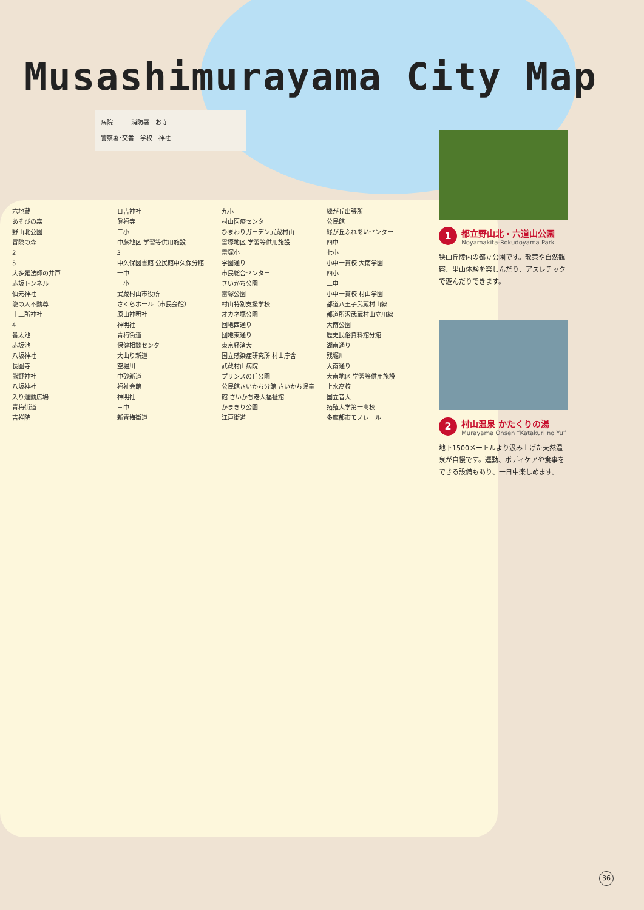Musashimurayama City Map
病院　　　消防署　お寺
警察署･交番　学校　神社
1
都立野山北・六道山公園
Noyamakita-Rokudoyama Park
狭山丘陵内の都立公園です。散策や自然観察、里山体験を楽しんだり、アスレチックで遊んだりできます。
2
村山温泉 かたくりの湯
Murayama Onsen “Katakuri no Yu”
地下1500メートルより汲み上げた天然温泉が自慢です。運動、ボディケアや食事をできる設備もあり、一日中楽しめます。
六地蔵
あそびの森
野山北公園
冒険の森
2
5
大多羅法師の井戸
赤坂トンネル
仙元神社
龍の入不動尊
十二所神社
4
番太池
赤坂池
八坂神社
長圓寺
熊野神社
八坂神社
入り運動広場
青梅街道
吉祥院
日吉神社
眞福寺
三小
中藤地区 学習等供用施設
3
中久保図書館 公民館中久保分館
一中
一小
武蔵村山市役所
さくらホール（市民会館）
原山神明社
神明社
青梅街道
保健相談センター
大曲り新道
空堀川
中砂新道
福祉会館
神明社
三中
新青梅街道
九小
村山医療センター
ひまわりガーデン武蔵村山
雷塚地区 学習等供用施設
雷塚小
学園通り
市民総合センター
さいかち公園
雷塚公園
村山特別支援学校
オカネ塚公園
団地西通り
団地東通り
東京経済大
国立感染症研究所 村山庁舎
武蔵村山病院
プリンスの丘公園
公民館さいかち分館 さいかち児童館 さいかち老人福祉館
かまきり公園
江戸街道
緑が丘出張所
公民館
緑が丘ふれあいセンター
四中
七小
小中一貫校 大南学園
四小
二中
小中一貫校 村山学園
都道八王子武蔵村山線
都道所沢武蔵村山立川線
大南公園
歴史民俗資料館分館
湖南通り
残堀川
大南通り
大南地区 学習等供用施設
上水高校
国立音大
拓殖大学第一高校
多摩都市モノレール
36